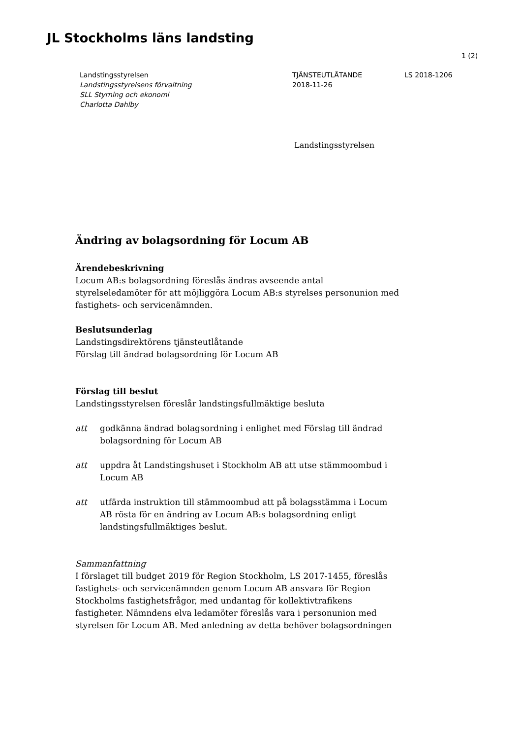JL Stockholms läns landsting
1 (2)
Landstingsstyrelsen
Landstingsstyrelsens förvaltning
SLL Styrning och ekonomi
Charlotta Dahlby
TJÄNSTEUTLÅTANDE
2018-11-26
LS 2018-1206
Landstingsstyrelsen
Ändring av bolagsordning för Locum AB
Ärendebeskrivning
Locum AB:s bolagsordning föreslås ändras avseende antal styrelseledamöter för att möjliggöra Locum AB:s styrelses personunion med fastighets- och servicenämnden.
Beslutsunderlag
Landstingsdirektörens tjänsteutlåtande
Förslag till ändrad bolagsordning för Locum AB
Förslag till beslut
Landstingsstyrelsen föreslår landstingsfullmäktige besluta
att godkänna ändrad bolagsordning i enlighet med Förslag till ändrad bolagsordning för Locum AB
att uppdra åt Landstingshuset i Stockholm AB att utse stämmoombud i Locum AB
att utfärda instruktion till stämmoombud att på bolagsstämma i Locum AB rösta för en ändring av Locum AB:s bolagsordning enligt landstingsfullmäktiges beslut.
Sammanfattning
I förslaget till budget 2019 för Region Stockholm, LS 2017-1455, föreslås fastighets- och servicenämnden genom Locum AB ansvara för Region Stockholms fastighetsfrågor, med undantag för kollektivtrafikens fastigheter. Nämndens elva ledamöter föreslås vara i personunion med styrelsen för Locum AB. Med anledning av detta behöver bolagsordningen